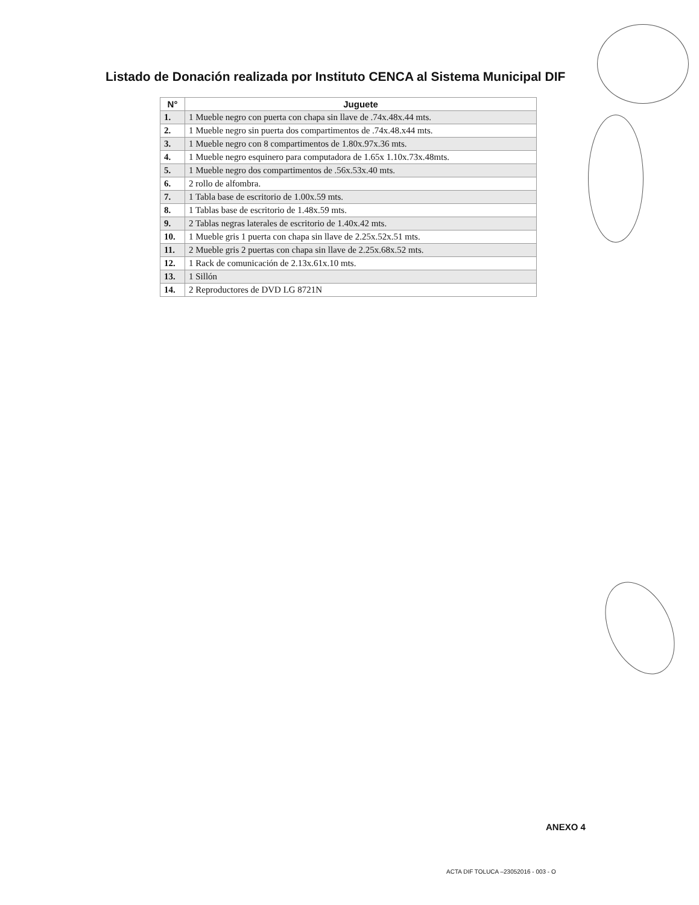Listado de Donación realizada por Instituto CENCA al Sistema Municipal DIF
| N° | Juguete |
| --- | --- |
| 1. | 1 Mueble negro con puerta con chapa sin llave de .74x.48x.44 mts. |
| 2. | 1 Mueble negro sin puerta dos compartimentos de .74x.48.x44 mts. |
| 3. | 1 Mueble negro con 8 compartimentos de 1.80x.97x.36 mts. |
| 4. | 1 Mueble negro esquinero para computadora de 1.65x 1.10x.73x.48mts. |
| 5. | 1 Mueble negro dos compartimentos de .56x.53x.40 mts. |
| 6. | 2 rollo de alfombra. |
| 7. | 1 Tabla base de escritorio de 1.00x.59 mts. |
| 8. | 1 Tablas base de escritorio de 1.48x.59 mts. |
| 9. | 2 Tablas negras laterales de escritorio de 1.40x.42 mts. |
| 10. | 1 Mueble gris 1 puerta con chapa sin llave de 2.25x.52x.51 mts. |
| 11. | 2 Mueble gris 2 puertas con chapa sin llave de 2.25x.68x.52 mts. |
| 12. | 1 Rack de comunicación de 2.13x.61x.10 mts. |
| 13. | 1 Sillón |
| 14. | 2 Reproductores de DVD LG 8721N |
ANEXO 4
ACTA DIF TOLUCA –23052016 - 003 - O